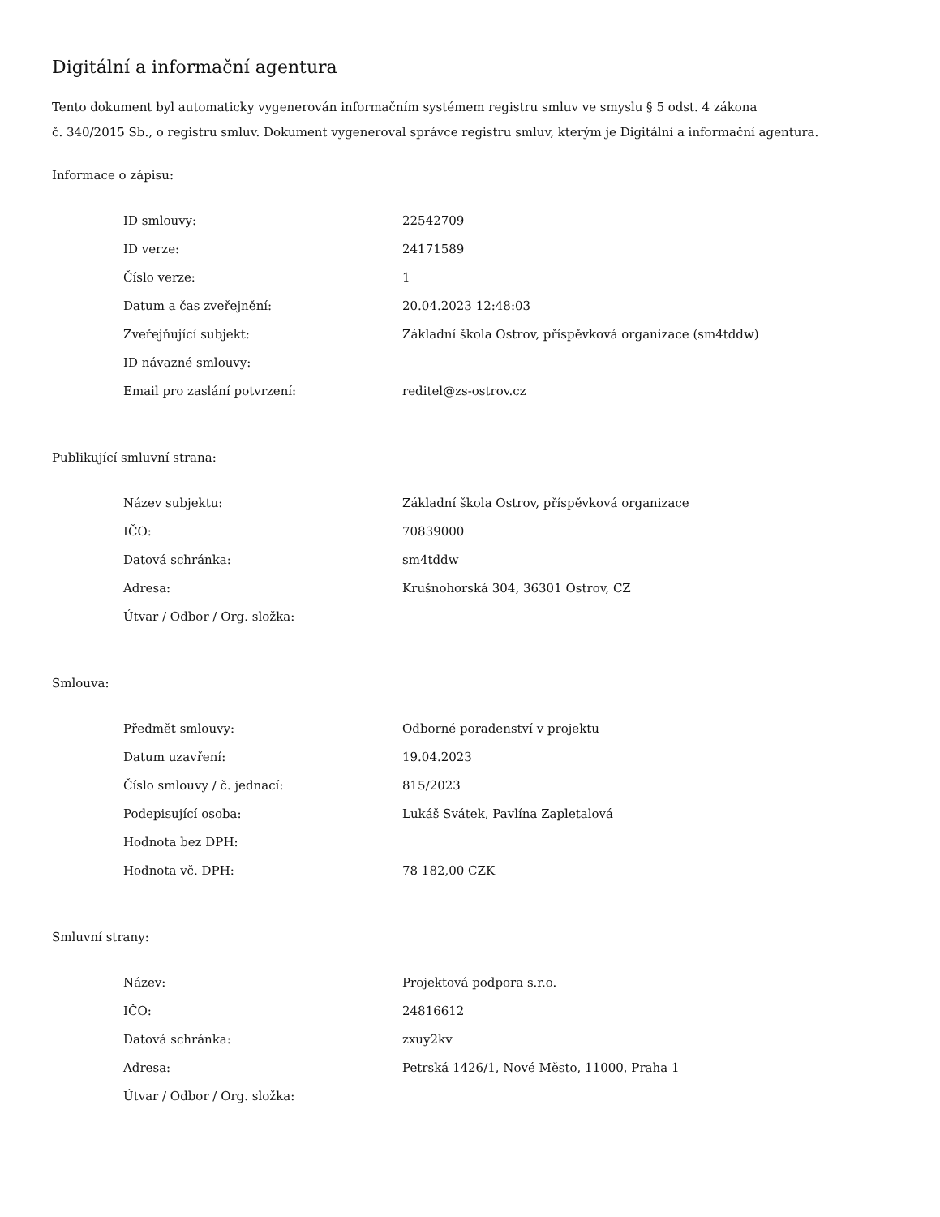Digitální a informační agentura
Tento dokument byl automaticky vygenerován informačním systémem registru smluv ve smyslu § 5 odst. 4 zákona
č. 340/2015 Sb., o registru smluv. Dokument vygeneroval správce registru smluv, kterým je Digitální a informační agentura.
Informace o zápisu:
| ID smlouvy: | 22542709 |
| ID verze: | 24171589 |
| Číslo verze: | 1 |
| Datum a čas zveřejnění: | 20.04.2023 12:48:03 |
| Zveřejňující subjekt: | Základní škola Ostrov, příspěvková organizace (sm4tddw) |
| ID návazné smlouvy: | |
| Email pro zaslání potvrzení: | reditel@zs-ostrov.cz |
Publikující smluvní strana:
| Název subjektu: | Základní škola Ostrov, příspěvková organizace |
| IČO: | 70839000 |
| Datová schránka: | sm4tddw |
| Adresa: | Krušnohorská 304, 36301 Ostrov, CZ |
| Útvar / Odbor / Org. složka: | |
Smlouva:
| Předmět smlouvy: | Odborné poradenství v projektu |
| Datum uzavření: | 19.04.2023 |
| Číslo smlouvy / č. jednací: | 815/2023 |
| Podepisující osoba: | Lukáš Svátek, Pavlína Zapletalová |
| Hodnota bez DPH: | |
| Hodnota vč. DPH: | 78 182,00 CZK |
Smluvní strany:
| Název: | Projektová podpora s.r.o. |
| IČO: | 24816612 |
| Datová schránka: | zxuy2kv |
| Adresa: | Petrská 1426/1, Nové Město, 11000, Praha 1 |
| Útvar / Odbor / Org. složka: | |